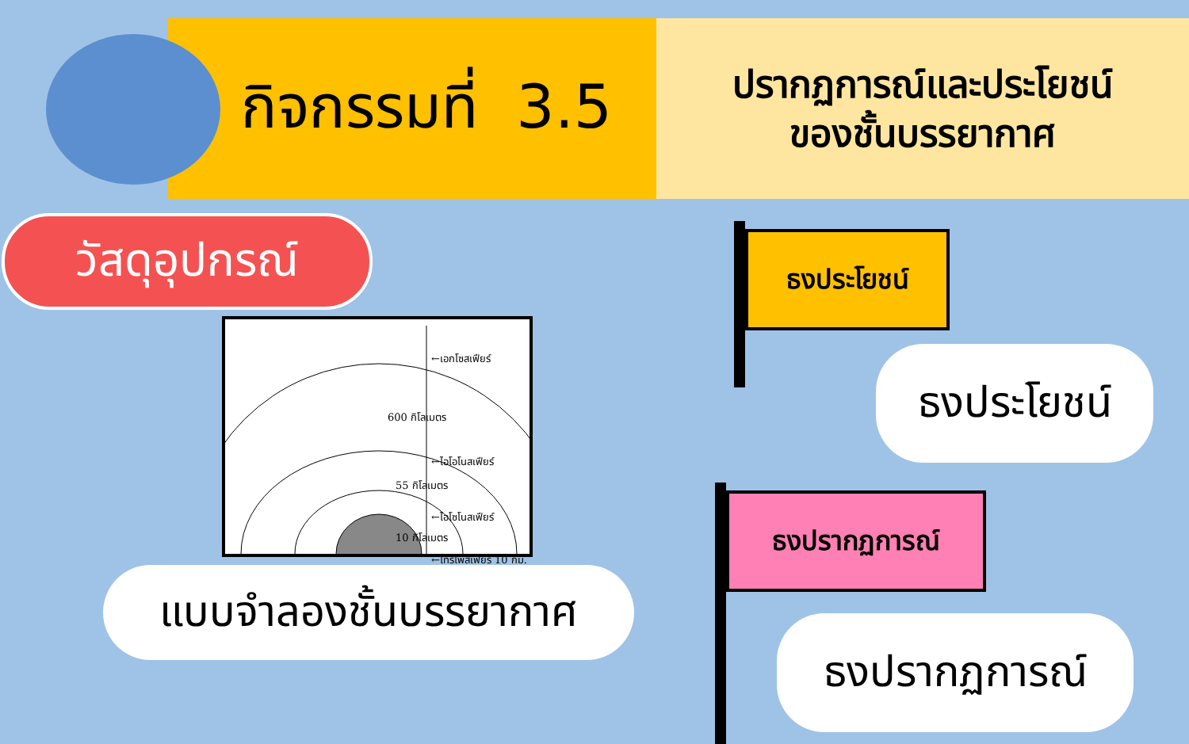กิจกรรมที่ 3.5
ปรากฏการณ์และประโยชน์
ของชั้นบรรยากาศ
วัสดุอุปกรณ์
←เอกโซสเฟียร์
600 กิโลเมตร
←ไอโอโนสเฟียร์
55 กิโลเมตร
←ไอโซโนสเฟียร์
10 กิโลเมตร
←โทรโพสเฟียร์ 10 กม.
แบบจำลองชั้นบรรยากาศ
ธงประโยชน์
ธงประโยชน์
ธงปรากฏการณ์
ธงปรากฏการณ์